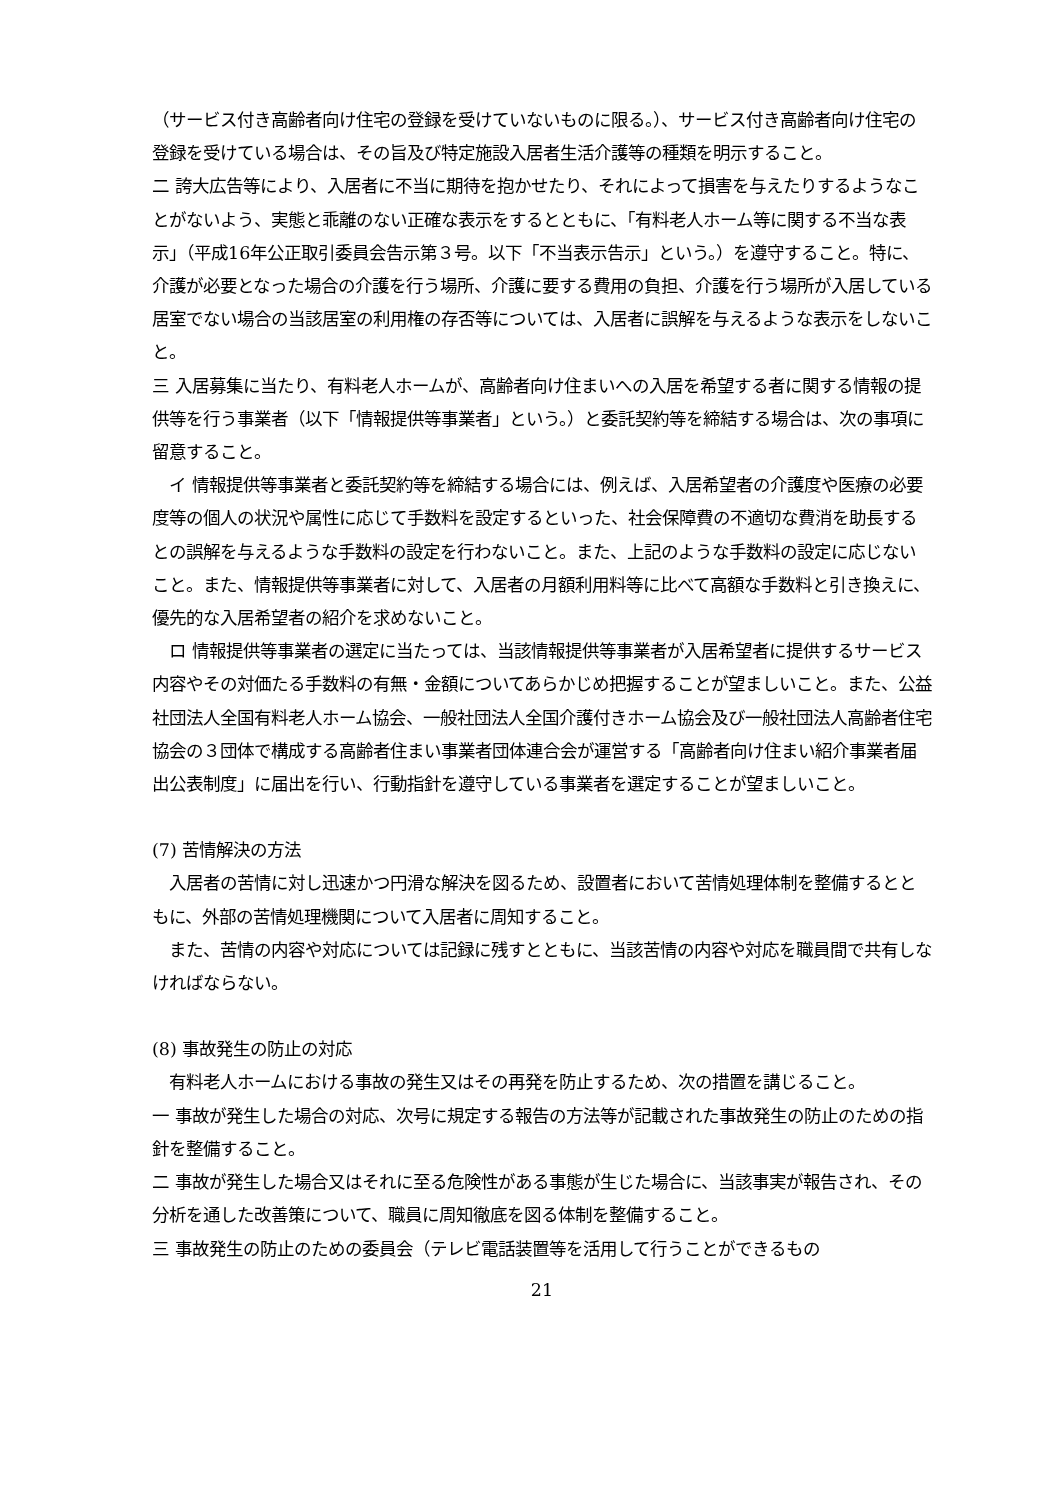（サービス付き高齢者向け住宅の登録を受けていないものに限る。）、サービス付き高齢者向け住宅の登録を受けている場合は、その旨及び特定施設入居者生活介護等の種類を明示すること。
二 誇大広告等により、入居者に不当に期待を抱かせたり、それによって損害を与えたりするようなことがないよう、実態と乖離のない正確な表示をするとともに、「有料老人ホーム等に関する不当な表示」（平成16年公正取引委員会告示第３号。以下「不当表示告示」という。）を遵守すること。特に、介護が必要となった場合の介護を行う場所、介護に要する費用の負担、介護を行う場所が入居している居室でない場合の当該居室の利用権の存否等については、入居者に誤解を与えるような表示をしないこと。
三 入居募集に当たり、有料老人ホームが、高齢者向け住まいへの入居を希望する者に関する情報の提供等を行う事業者（以下「情報提供等事業者」という。）と委託契約等を締結する場合は、次の事項に留意すること。
　イ 情報提供等事業者と委託契約等を締結する場合には、例えば、入居希望者の介護度や医療の必要度等の個人の状況や属性に応じて手数料を設定するといった、社会保障費の不適切な費消を助長するとの誤解を与えるような手数料の設定を行わないこと。また、上記のような手数料の設定に応じないこと。また、情報提供等事業者に対して、入居者の月額利用料等に比べて高額な手数料と引き換えに、優先的な入居希望者の紹介を求めないこと。
　ロ 情報提供等事業者の選定に当たっては、当該情報提供等事業者が入居希望者に提供するサービス内容やその対価たる手数料の有無・金額についてあらかじめ把握することが望ましいこと。また、公益社団法人全国有料老人ホーム協会、一般社団法人全国介護付きホーム協会及び一般社団法人高齢者住宅協会の３団体で構成する高齢者住まい事業者団体連合会が運営する「高齢者向け住まい紹介事業者届出公表制度」に届出を行い、行動指針を遵守している事業者を選定することが望ましいこと。
(7) 苦情解決の方法
　入居者の苦情に対し迅速かつ円滑な解決を図るため、設置者において苦情処理体制を整備するとともに、外部の苦情処理機関について入居者に周知すること。
　また、苦情の内容や対応については記録に残すとともに、当該苦情の内容や対応を職員間で共有しなければならない。
(8) 事故発生の防止の対応
　有料老人ホームにおける事故の発生又はその再発を防止するため、次の措置を講じること。
一 事故が発生した場合の対応、次号に規定する報告の方法等が記載された事故発生の防止のための指針を整備すること。
二 事故が発生した場合又はそれに至る危険性がある事態が生じた場合に、当該事実が報告され、その分析を通した改善策について、職員に周知徹底を図る体制を整備すること。
三 事故発生の防止のための委員会（テレビ電話装置等を活用して行うことができるもの
21